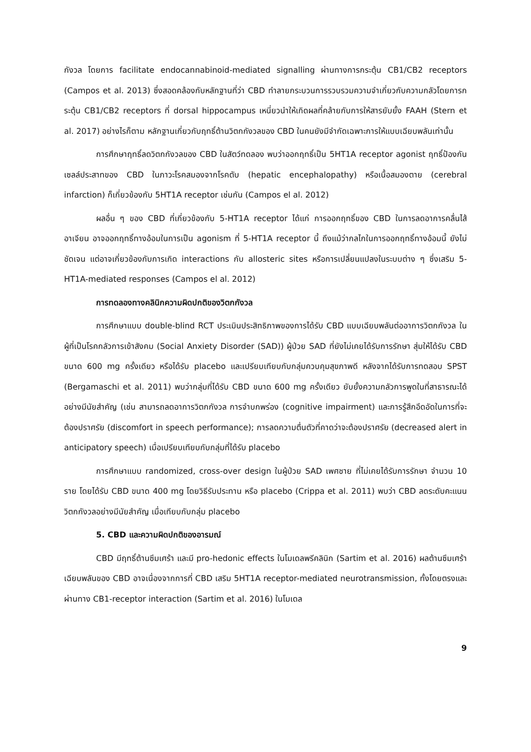กังวล โดยการ facilitate endocannabinoid-mediated signalling ผ่านทางการกระตุ้น CB1/CB2 receptors (Campos et al. 2013) ซึ่งสอดคล้องกับหลักฐานที่ว่า CBD ทำลายกระบวนการรวบรวมความจำเกี่ยวกับความกลัวโดยการกระตุ้น CB1/CB2 receptors ที่ dorsal hippocampus เหนี่ยวนำให้เกิดผลที่คล้ายกับการให้สารยับยั้ง FAAH (Stern et al. 2017) อย่างไรก็ตาม หลักฐานเกี่ยวกับฤทธิ์ต้านวิตกกังวลของ CBD ในคนยังมีจำกัดเฉพาะการให้แบบเฉียบพลันเท่านั้น
การศึกษาฤทธิ์ลดวิตกกังวลของ CBD ในสัตว์ทดลอง พบว่าออกฤทธิ์เป็น 5HT1A receptor agonist ฤทธิ์ป้องกันเซลล์ประสาทของ CBD ในภาวะโรคสมองจากโรคตับ (hepatic encephalopathy) หรือเนื้อสมองตาย (cerebral infarction) ก็เกี่ยวข้องกับ 5HT1A receptor เช่นกัน (Campos el al. 2012)
ผลอื่น ๆ ของ CBD ที่เกี่ยวข้องกับ 5-HT1A receptor ได้แก่ การออกฤทธิ์ของ CBD ในการลดอาการคลื่นไส้อาเจียน อาจออกฤทธิ์ทางอ้อมในการเป็น agonism ที่ 5-HT1A receptor นี้ ถึงแม้ว่ากลไกในการออกฤทธิ์ทางอ้อมนี้ ยังไม่ชัดเจน แต่อาจเกี่ยวข้องกับการเกิด interactions กับ allosteric sites หรือการเปลี่ยนแปลงในระบบต่าง ๆ ซึ่งเสริม 5-HT1A-mediated responses (Campos el al. 2012)
การทดลองทางคลินิกความผิดปกติของวิตกกังวล
การศึกษาแบบ double-blind RCT ประเมินประสิทธิภาพของการได้รับ CBD แบบเฉียบพลันต่ออาการวิตกกังวล ในผู้ที่เป็นโรคกลัวการเข้าสังคม (Social Anxiety Disorder (SAD)) ผู้ป่วย SAD ที่ยังไม่เคยได้รับการรักษา สุ่มให้ได้รับ CBD ขนาด 600 mg ครั้งเดียว หรือได้รับ placebo และเปรียบเทียบกับกลุ่มควบคุมสุขภาพดี หลังจากได้รับการทดสอบ SPST (Bergamaschi et al. 2011) พบว่ากลุ่มที่ได้รับ CBD ขนาด 600 mg ครั้งเดียว ยับยั้งความกลัวการพูดในที่สาธารณะได้อย่างมีนัยสำคัญ (เช่น สามารถลดอาการวิตกกังวล การจำบกพร่อง (cognitive impairment) และการรู้สึกอึดอัดในการที่จะต้องปราศรัย (discomfort in speech performance); การลดความตื่นตัวที่คาดว่าจะต้องปราศรัย (decreased alert in anticipatory speech) เมื่อเปรียบเทียบกับกลุ่มที่ได้รับ placebo
การศึกษาแบบ randomized, cross-over design ในผู้ป่วย SAD เพศชาย ที่ไม่เคยได้รับการรักษา จำนวน 10 ราย โดยได้รับ CBD ขนาด 400 mg โดยวิธีรับประทาน หรือ placebo (Crippa et al. 2011) พบว่า CBD ลดระดับคะแนนวิตกกังวลอย่างมีนัยสำคัญ เมื่อเทียบกับกลุ่ม placebo
5. CBD และความผิดปกติของอารมณ์
CBD มีฤทธิ์ต้านซึมเศร้า และมี pro-hedonic effects ในโมเดลพรีคลินิก (Sartim et al. 2016) ผลต้านซึมเศร้าเฉียบพลันของ CBD อาจเนื่องจากการที่ CBD เสริม 5HT1A receptor-mediated neurotransmission, ทั้งโดยตรงและผ่านทาง CB1-receptor interaction (Sartim et al. 2016) ในโมเดล
9